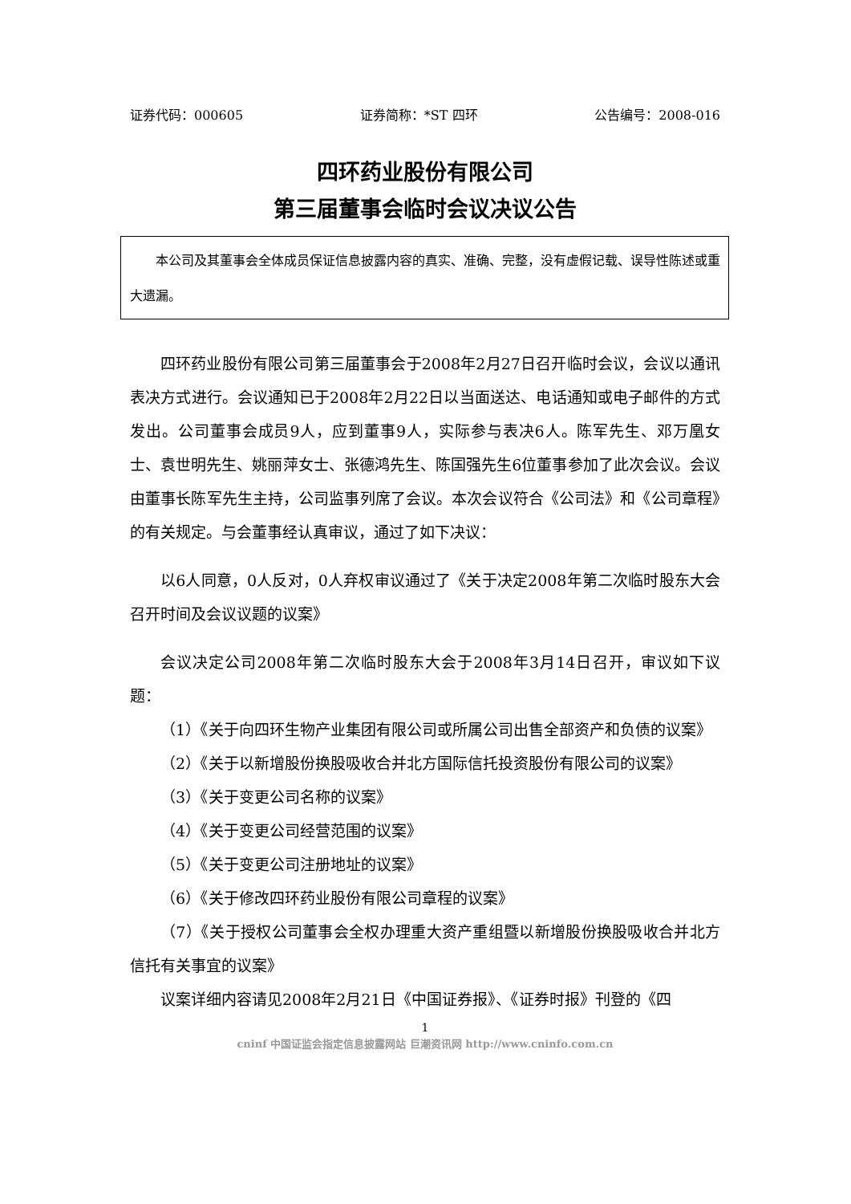证券代码：000605 证券简称：*ST 四环 公告编号：2008-016
四环药业股份有限公司
第三届董事会临时会议决议公告
本公司及其董事会全体成员保证信息披露内容的真实、准确、完整，没有虚假记载、误导性陈述或重大遗漏。
四环药业股份有限公司第三届董事会于2008年2月27日召开临时会议，会议以通讯表决方式进行。会议通知已于2008年2月22日以当面送达、电话通知或电子邮件的方式发出。公司董事会成员9人，应到董事9人，实际参与表决6人。陈军先生、邓万凰女士、袁世明先生、姚丽萍女士、张德鸿先生、陈国强先生6位董事参加了此次会议。会议由董事长陈军先生主持，公司监事列席了会议。本次会议符合《公司法》和《公司章程》的有关规定。与会董事经认真审议，通过了如下决议：
以6人同意，0人反对，0人弃权审议通过了《关于决定2008年第二次临时股东大会召开时间及会议议题的议案》
会议决定公司2008年第二次临时股东大会于2008年3月14日召开，审议如下议题：
（1）《关于向四环生物产业集团有限公司或所属公司出售全部资产和负债的议案》
（2）《关于以新增股份换股吸收合并北方国际信托投资股份有限公司的议案》
（3）《关于变更公司名称的议案》
（4）《关于变更公司经营范围的议案》
（5）《关于变更公司注册地址的议案》
（6）《关于修改四环药业股份有限公司章程的议案》
（7）《关于授权公司董事会全权办理重大资产重组暨以新增股份换股吸收合并北方信托有关事宜的议案》
议案详细内容请见2008年2月21日《中国证券报》、《证券时报》刊登的《四
1
cninf 中国证监会指定信息披露网站 巨潮资讯网 http://www.cninfo.com.cn